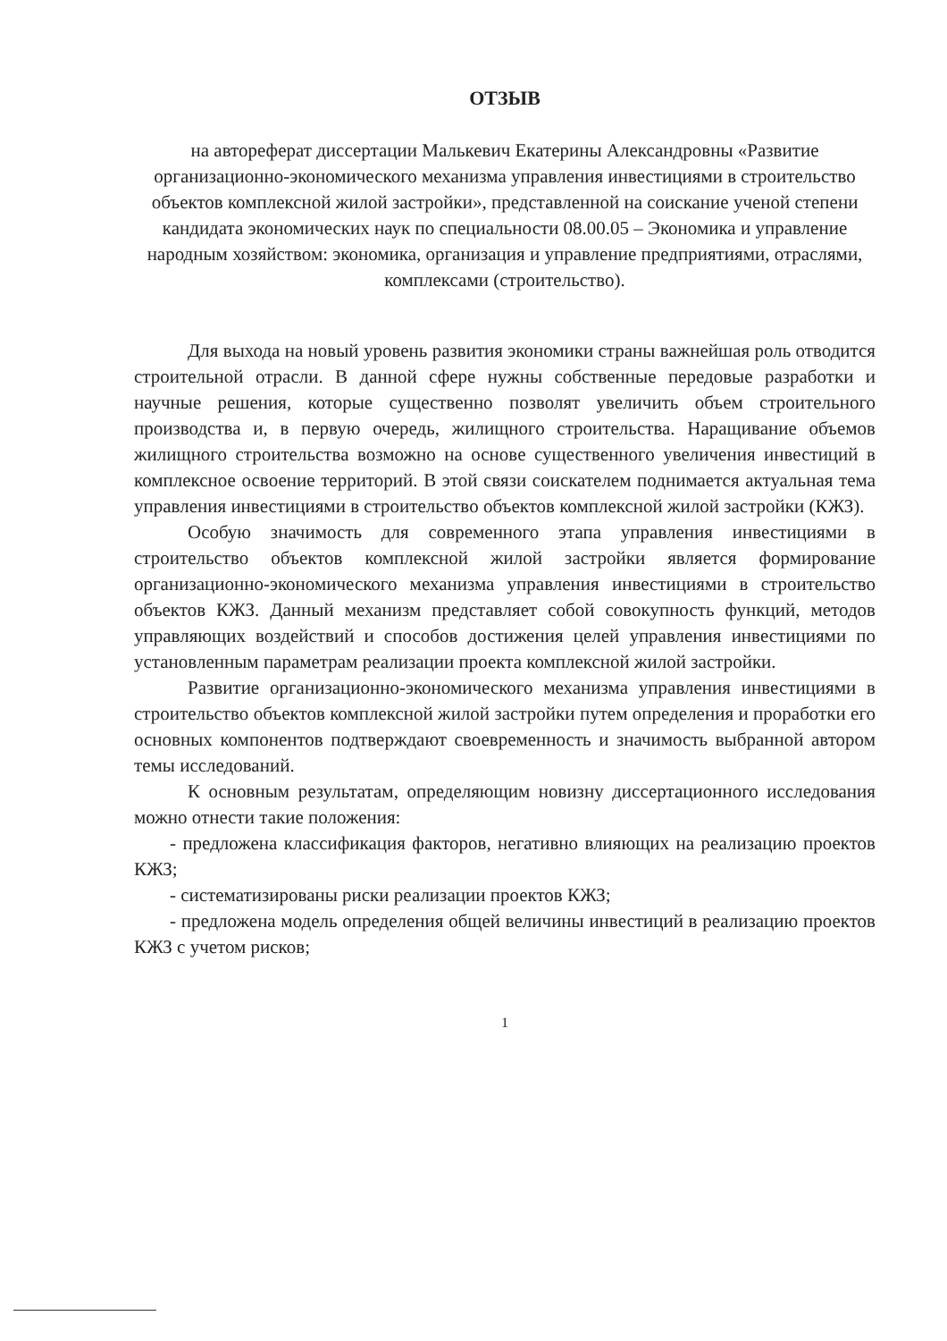ОТЗЫВ
на автореферат диссертации Малькевич Екатерины Александровны «Развитие организационно-экономического механизма управления инвестициями в строительство объектов комплексной жилой застройки», представленной на соискание ученой степени кандидата экономических наук по специальности 08.00.05 – Экономика и управление народным хозяйством: экономика, организация и управление предприятиями, отраслями, комплексами (строительство).
Для выхода на новый уровень развития экономики страны важнейшая роль отводится строительной отрасли. В данной сфере нужны собственные передовые разработки и научные решения, которые существенно позволят увеличить объем строительного производства и, в первую очередь, жилищного строительства. Наращивание объемов жилищного строительства возможно на основе существенного увеличения инвестиций в комплексное освоение территорий. В этой связи соискателем поднимается актуальная тема управления инвестициями в строительство объектов комплексной жилой застройки (КЖЗ).
Особую значимость для современного этапа управления инвестициями в строительство объектов комплексной жилой застройки является формирование организационно-экономического механизма управления инвестициями в строительство объектов КЖЗ. Данный механизм представляет собой совокупность функций, методов управляющих воздействий и способов достижения целей управления инвестициями по установленным параметрам реализации проекта комплексной жилой застройки.
Развитие организационно-экономического механизма управления инвестициями в строительство объектов комплексной жилой застройки путем определения и проработки его основных компонентов подтверждают своевременность и значимость выбранной автором темы исследований.
К основным результатам, определяющим новизну диссертационного исследования можно отнести такие положения:
- предложена классификация факторов, негативно влияющих на реализацию проектов КЖЗ;
- систематизированы риски реализации проектов КЖЗ;
- предложена модель определения общей величины инвестиций в реализацию проектов КЖЗ с учетом рисков;
1